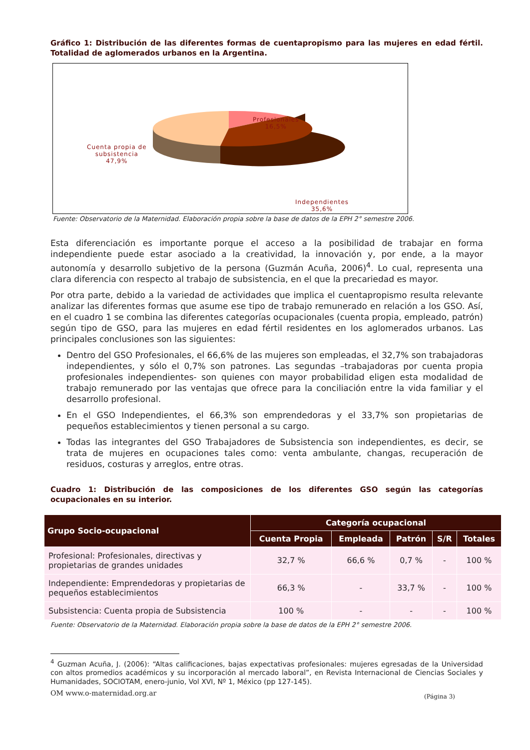Gráfico 1: Distribución de las diferentes formas de cuentapropismo para las mujeres en edad fértil. Totalidad de aglomerados urbanos en la Argentina.
Profesionales
16,5%
Cuenta propia de
subsistencia
47,9%
Independientes
35,6%
Fuente: Observatorio de la Maternidad. Elaboración propia sobre la base de datos de la EPH 2° semestre 2006.
Esta diferenciación es importante porque el acceso a la posibilidad de trabajar en forma independiente puede estar asociado a la creatividad, la innovación y, por ende, a la mayor autonomía y desarrollo subjetivo de la persona (Guzmán Acuña, 2006)<sup>4</sup>. Lo cual, representa una clara diferencia con respecto al trabajo de subsistencia, en el que la precariedad es mayor.
Por otra parte, debido a la variedad de actividades que implica el cuentapropismo resulta relevante analizar las diferentes formas que asume ese tipo de trabajo remunerado en relación a los GSO. Así, en el cuadro 1 se combina las diferentes categorías ocupacionales (cuenta propia, empleado, patrón) según tipo de GSO, para las mujeres en edad fértil residentes en los aglomerados urbanos. Las principales conclusiones son las siguientes:
Dentro del GSO Profesionales, el 66,6% de las mujeres son empleadas, el 32,7% son trabajadoras independientes, y sólo el 0,7% son patrones. Las segundas –trabajadoras por cuenta propia profesionales independientes- son quienes con mayor probabilidad eligen esta modalidad de trabajo remunerado por las ventajas que ofrece para la conciliación entre la vida familiar y el desarrollo profesional.
En el GSO Independientes, el 66,3% son emprendedoras y el 33,7% son propietarias de pequeños establecimientos y tienen personal a su cargo.
Todas las integrantes del GSO Trabajadores de Subsistencia son independientes, es decir, se trata de mujeres en ocupaciones tales como: venta ambulante, changas, recuperación de residuos, costuras y arreglos, entre otras.
Cuadro 1: Distribución de las composiciones de los diferentes GSO según las categorías ocupacionales en su interior.
| Grupo Socio-ocupacional | Categoría ocupacional | | | | |
| --- | --- | --- | --- | --- | --- |
| | Cuenta Propia | Empleada | Patrón | S/R | Totales |
| Profesional: Profesionales, directivas y propietarias de grandes unidades | 32,7 % | 66,6 % | 0,7 % | - | 100 % |
| Independiente: Emprendedoras y propietarias de pequeños establecimientos | 66,3 % | - | 33,7 % | - | 100 % |
| Subsistencia: Cuenta propia de Subsistencia | 100 % | - | - | - | 100 % |
Fuente: Observatorio de la Maternidad. Elaboración propia sobre la base de datos de la EPH 2° semestre 2006.
<sup>4</sup> Guzman Acuña, J. (2006): “Altas calificaciones, bajas expectativas profesionales: mujeres egresadas de la Universidad con altos promedios académicos y su incorporación al mercado laboral”, en Revista Internacional de Ciencias Sociales y Humanidades, SOCIOTAM, enero-junio, Vol XVI, Nº 1, México (pp 127-145).
OM www.o-maternidad.org.ar (Página 3)